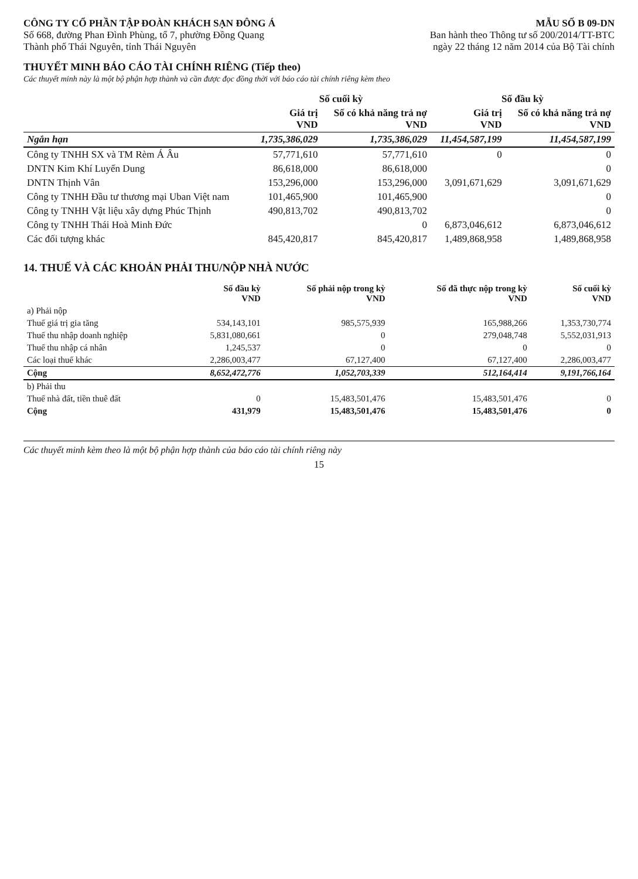CÔNG TY CỔ PHẦN TẬP ĐOÀN KHÁCH SẠN ĐÔNG Á
Số 668, đường Phan Đình Phùng, tổ 7, phường Đồng Quang
Thành phố Thái Nguyên, tỉnh Thái Nguyên
MẪU SỐ B 09-DN
Ban hành theo Thông tư số 200/2014/TT-BTC
ngày 22 tháng 12 năm 2014 của Bộ Tài chính
THUYẾT MINH BÁO CÁO TÀI CHÍNH RIÊNG (Tiếp theo)
Các thuyết minh này là một bộ phận hợp thành và cần được đọc đồng thời với báo cáo tài chính riêng kèm theo
| | Số cuối kỳ | | Số đầu kỳ | |
| --- | --- | --- | --- | --- |
| | Giá trị VND | Số có khả năng trả nợ VND | Giá trị VND | Số có khả năng trả nợ VND |
| Ngắn hạn | 1,735,386,029 | 1,735,386,029 | 11,454,587,199 | 11,454,587,199 |
| Công ty TNHH SX và TM Rèm Á Âu | 57,771,610 | 57,771,610 | 0 | 0 |
| DNTN Kim Khí Luyến Dung | 86,618,000 | 86,618,000 | | 0 |
| DNTN Thịnh Vân | 153,296,000 | 153,296,000 | 3,091,671,629 | 3,091,671,629 |
| Công ty TNHH Đầu tư thương mại Uban Việt nam | 101,465,900 | 101,465,900 | | 0 |
| Công ty TNHH Vật liệu xây dựng Phúc Thịnh | 490,813,702 | 490,813,702 | | 0 |
| Công ty TNHH Thái Hoà Minh Đức | | 0 | 6,873,046,612 | 6,873,046,612 |
| Các đối tượng khác | 845,420,817 | 845,420,817 | 1,489,868,958 | 1,489,868,958 |
14. THUẾ VÀ CÁC KHOẢN PHẢI THU/NỘP NHÀ NƯỚC
| | Số đầu kỳ VND | Số phải nộp trong kỳ VND | Số đã thực nộp trong kỳ VND | Số cuối kỳ VND |
| --- | --- | --- | --- | --- |
| a) Phải nộp | | | | |
| Thuế giá trị gia tăng | 534,143,101 | 985,575,939 | 165,988,266 | 1,353,730,774 |
| Thuế thu nhập doanh nghiệp | 5,831,080,661 | 0 | 279,048,748 | 5,552,031,913 |
| Thuế thu nhập cá nhân | 1,245,537 | 0 | 0 | 0 |
| Các loại thuế khác | 2,286,003,477 | 67,127,400 | 67,127,400 | 2,286,003,477 |
| Cộng | 8,652,472,776 | 1,052,703,339 | 512,164,414 | 9,191,766,164 |
| b) Phải thu | | | | |
| Thuế nhà đất, tiền thuê đất | 0 | 15,483,501,476 | 15,483,501,476 | 0 |
| Cộng | 431,979 | 15,483,501,476 | 15,483,501,476 | 0 |
Các thuyết minh kèm theo là một bộ phận hợp thành của báo cáo tài chính riêng này
15